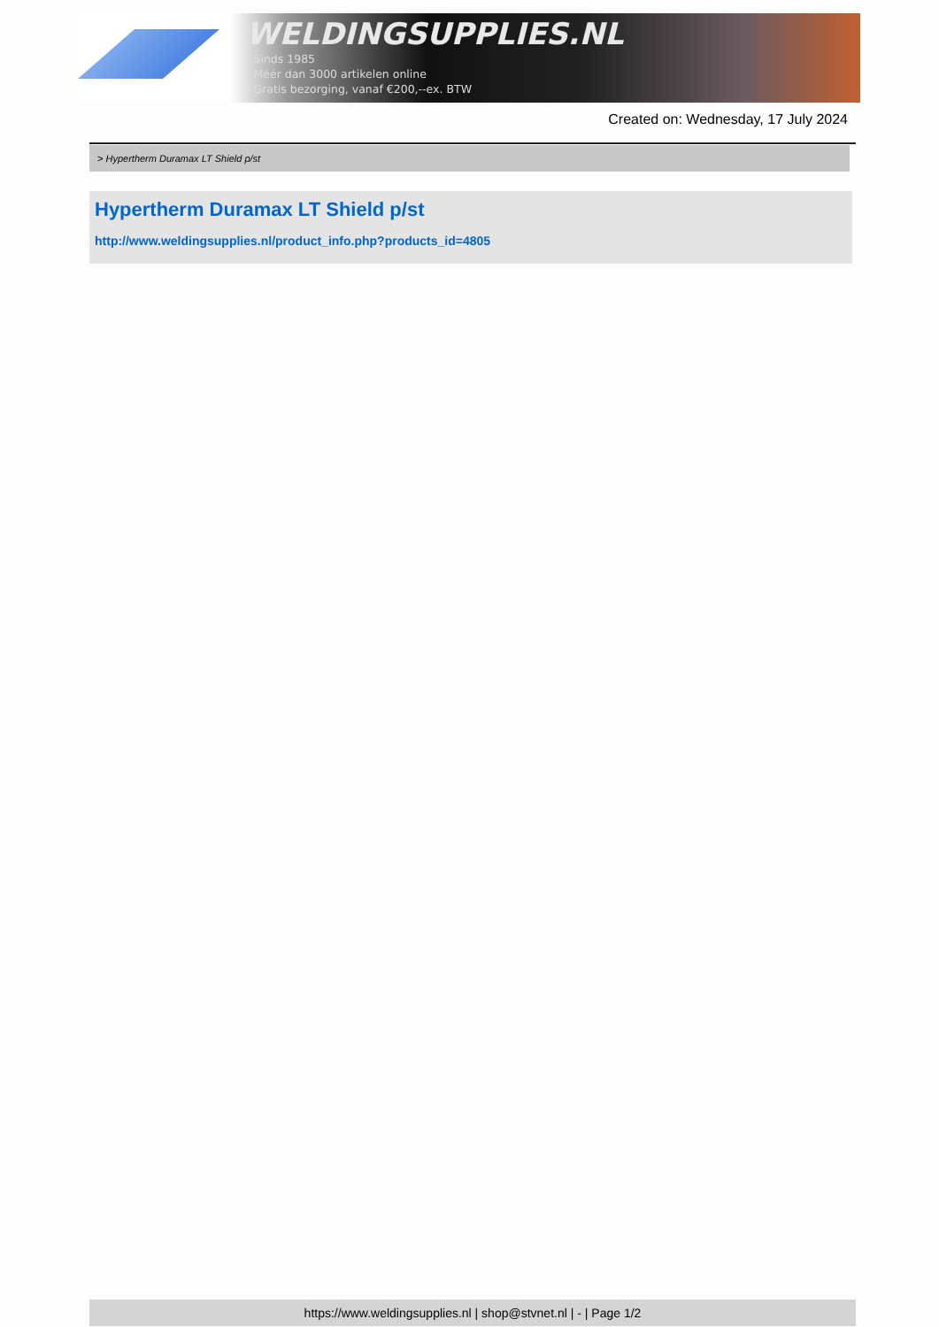WELDINGSUPPLIES.NL
- Sinds 1985
- Méér dan 3000 artikelen online
- Gratis bezorging, vanaf €200,--ex. BTW
Created on: Wednesday, 17 July 2024
> Hypertherm Duramax LT Shield p/st
Hypertherm Duramax LT Shield p/st
http://www.weldingsupplies.nl/product_info.php?products_id=4805
https://www.weldingsupplies.nl | shop@stvnet.nl | - | Page 1/2